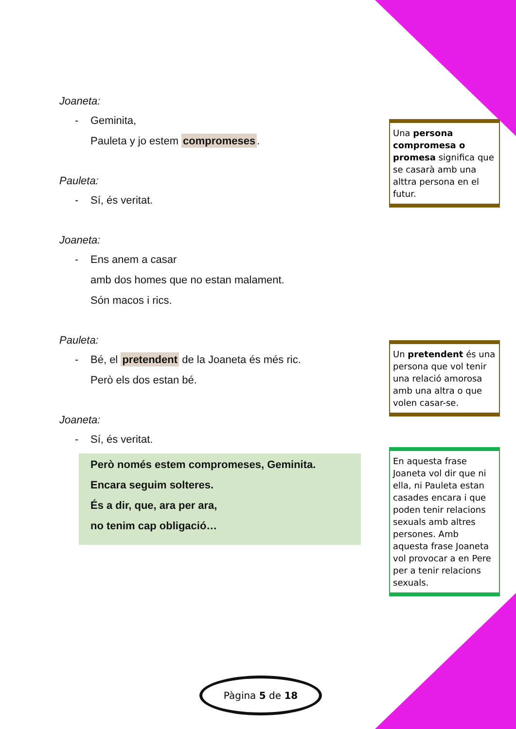Joaneta:
- Geminita,
Pauleta y jo estem compromeses.
Pauleta:
- Sí, és veritat.
Joaneta:
- Ens anem a casar
amb dos homes que no estan malament.
Són macos i rics.
Pauleta:
- Bé, el pretendent de la Joaneta és més ric.
Però els dos estan bé.
Joaneta:
- Sí, és veritat.
Però només estem compromeses, Geminita.
Encara seguim solteres.
És a dir, que, ara per ara,
no tenim cap obligació…
Una persona compromesa o promesa significa que se casarà amb una alttra persona en el futur.
Un pretendent és una persona que vol tenir una relació amorosa amb una altra o que volen casar-se.
En aquesta frase Joaneta vol dir que ni ella, ni Pauleta estan casades encara i que poden tenir relacions sexuals amb altres persones. Amb aquesta frase Joaneta vol provocar a en Pere per a tenir relacions sexuals.
Pàgina 5 de 18